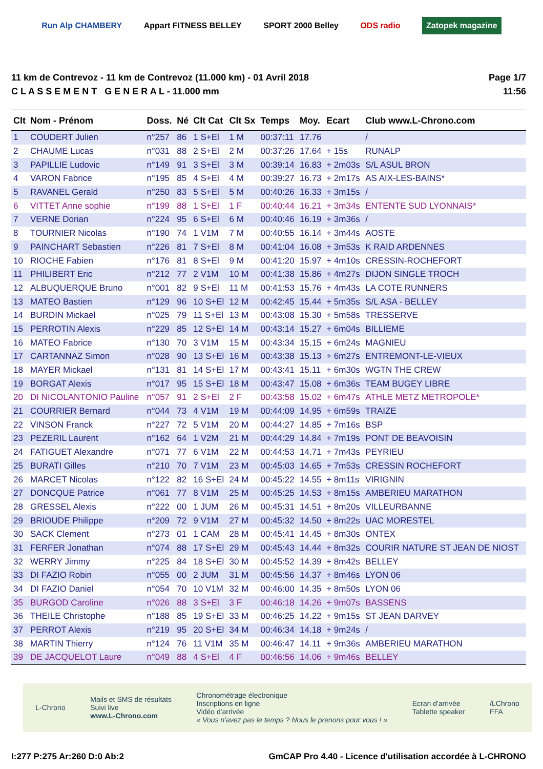Run Alp CHAMBERY Appart FITNESS BELLEY SPORT 2000 Belley ODS radio Zatopek magazine
11 km de Contrevoz - 11 km de Contrevoz (11.000 km) - 01 Avril 2018
C L A S S E M E N T G E N E R A L - 11.000 mm
Page 1/7
11:56
| Clt | Nom - Prénom | Doss. | Né | Clt Cat | Clt Sx | Temps | Moy. | Ecart | Club www.L-Chrono.com |
| --- | --- | --- | --- | --- | --- | --- | --- | --- | --- |
| 1 | COUDERT Julien | n°257 | 86 | 1 S+El | 1 M | 00:37:11 | 17.76 | | / |
| 2 | CHAUME Lucas | n°031 | 88 | 2 S+El | 2 M | 00:37:26 | 17.64 | + 15s | RUNALP |
| 3 | PAPILLIE Ludovic | n°149 | 91 | 3 S+El | 3 M | 00:39:14 | 16.83 | + 2m03s | S/L ASUL BRON |
| 4 | VARON Fabrice | n°195 | 85 | 4 S+El | 4 M | 00:39:27 | 16.73 | + 2m17s | AS AIX-LES-BAINS* |
| 5 | RAVANEL Gerald | n°250 | 83 | 5 S+El | 5 M | 00:40:26 | 16.33 | + 3m15s | / |
| 6 | VITTET Anne sophie | n°199 | 88 | 1 S+El | 1 F | 00:40:44 | 16.21 | + 3m34s | ENTENTE SUD LYONNAIS* |
| 7 | VERNE Dorian | n°224 | 95 | 6 S+El | 6 M | 00:40:46 | 16.19 | + 3m36s | / |
| 8 | TOURNIER Nicolas | n°190 | 74 | 1 V1M | 7 M | 00:40:55 | 16.14 | + 3m44s | AOSTE |
| 9 | PAINCHART Sebastien | n°226 | 81 | 7 S+El | 8 M | 00:41:04 | 16.08 | + 3m53s | K RAID ARDENNES |
| 10 | RIOCHE Fabien | n°176 | 81 | 8 S+El | 9 M | 00:41:20 | 15.97 | + 4m10s | CRESSIN-ROCHEFORT |
| 11 | PHILIBERT Eric | n°212 | 77 | 2 V1M | 10 M | 00:41:38 | 15.86 | + 4m27s | DIJON SINGLE TROCH |
| 12 | ALBUQUERQUE Bruno | n°001 | 82 | 9 S+El | 11 M | 00:41:53 | 15.76 | + 4m43s | LA COTE RUNNERS |
| 13 | MATEO Bastien | n°129 | 96 | 10 S+El | 12 M | 00:42:45 | 15.44 | + 5m35s | S/L ASA - BELLEY |
| 14 | BURDIN Mickael | n°025 | 79 | 11 S+El | 13 M | 00:43:08 | 15.30 | + 5m58s | TRESSERVE |
| 15 | PERROTIN Alexis | n°229 | 85 | 12 S+El | 14 M | 00:43:14 | 15.27 | + 6m04s | BILLIEME |
| 16 | MATEO Fabrice | n°130 | 70 | 3 V1M | 15 M | 00:43:34 | 15.15 | + 6m24s | MAGNIEU |
| 17 | CARTANNAZ Simon | n°028 | 90 | 13 S+El | 16 M | 00:43:38 | 15.13 | + 6m27s | ENTREMONT-LE-VIEUX |
| 18 | MAYER Mickael | n°131 | 81 | 14 S+El | 17 M | 00:43:41 | 15.11 | + 6m30s | WGTN THE CREW |
| 19 | BORGAT Alexis | n°017 | 95 | 15 S+El | 18 M | 00:43:47 | 15.08 | + 6m36s | TEAM BUGEY LIBRE |
| 20 | DI NICOLANTONIO Pauline | n°057 | 91 | 2 S+El | 2 F | 00:43:58 | 15.02 | + 6m47s | ATHLE METZ METROPOLE* |
| 21 | COURRIER Bernard | n°044 | 73 | 4 V1M | 19 M | 00:44:09 | 14.95 | + 6m59s | TRAIZE |
| 22 | VINSON Franck | n°227 | 72 | 5 V1M | 20 M | 00:44:27 | 14.85 | + 7m16s | BSP |
| 23 | PEZERIL Laurent | n°162 | 64 | 1 V2M | 21 M | 00:44:29 | 14.84 | + 7m19s | PONT DE BEAVOISIN |
| 24 | FATIGUET Alexandre | n°071 | 77 | 6 V1M | 22 M | 00:44:53 | 14.71 | + 7m43s | PEYRIEU |
| 25 | BURATI Gilles | n°210 | 70 | 7 V1M | 23 M | 00:45:03 | 14.65 | + 7m53s | CRESSIN ROCHEFORT |
| 26 | MARCET Nicolas | n°122 | 82 | 16 S+El | 24 M | 00:45:22 | 14.55 | + 8m11s | VIRIGNIN |
| 27 | DONCQUE Patrice | n°061 | 77 | 8 V1M | 25 M | 00:45:25 | 14.53 | + 8m15s | AMBERIEU MARATHON |
| 28 | GRESSEL Alexis | n°222 | 00 | 1 JUM | 26 M | 00:45:31 | 14.51 | + 8m20s | VILLEURBANNE |
| 29 | BRIOUDE Philippe | n°209 | 72 | 9 V1M | 27 M | 00:45:32 | 14.50 | + 8m22s | UAC MORESTEL |
| 30 | SACK Clement | n°273 | 01 | 1 CAM | 28 M | 00:45:41 | 14.45 | + 8m30s | ONTEX |
| 31 | FERFER Jonathan | n°074 | 88 | 17 S+El | 29 M | 00:45:43 | 14.44 | + 8m32s | COURIR NATURE ST JEAN DE NIOST |
| 32 | WERRY Jimmy | n°225 | 84 | 18 S+El | 30 M | 00:45:52 | 14.39 | + 8m42s | BELLEY |
| 33 | DI FAZIO Robin | n°055 | 00 | 2 JUM | 31 M | 00:45:56 | 14.37 | + 8m46s | LYON 06 |
| 34 | DI FAZIO Daniel | n°054 | 70 | 10 V1M | 32 M | 00:46:00 | 14.35 | + 8m50s | LYON 06 |
| 35 | BURGOD Caroline | n°026 | 88 | 3 S+El | 3 F | 00:46:18 | 14.26 | + 9m07s | BASSENS |
| 36 | THEILE Christophe | n°188 | 85 | 19 S+El | 33 M | 00:46:25 | 14.22 | + 9m15s | ST JEAN DARVEY |
| 37 | PERROT Alexis | n°219 | 95 | 20 S+El | 34 M | 00:46:34 | 14.18 | + 9m24s | / |
| 38 | MARTIN Thierry | n°124 | 76 | 11 V1M | 35 M | 00:46:47 | 14.11 | + 9m36s | AMBERIEU MARATHON |
| 39 | DE JACQUELOT Laure | n°049 | 88 | 4 S+El | 4 F | 00:46:56 | 14.06 | + 9m46s | BELLEY |
L-Chrono Mails et SMS de résultats
Suivi live
www.L-Chrono.com Chronométrage électronique
Inscriptions en ligne
Vidéo d'arrivée
« Vous n'avez pas le temps ? Nous le prenons pour vous ! » Ecran d'arrivée
Tablette speaker /LChrono
FFA
I:277 P:275 Ar:260 D:0 Ab:2 GmCAP Pro 4.40 - Licence d'utilisation accordée à L-CHRONO